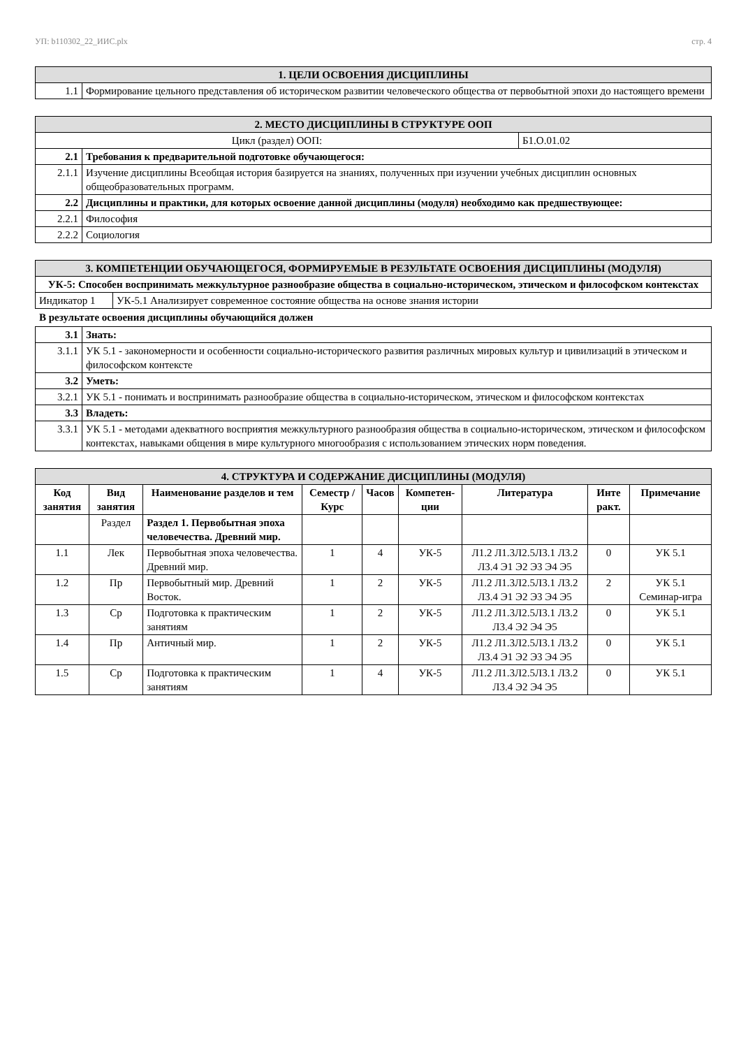УП: b110302_22_ИИС.plx стр. 4
| 1. ЦЕЛИ ОСВОЕНИЯ ДИСЦИПЛИНЫ | |
| 1.1 | Формирование цельного представления об историческом развитии человеческого общества от первобытной эпохи до настоящего времени |
| 2. МЕСТО ДИСЦИПЛИНЫ В СТРУКТУРЕ ООП | | |
| Цикл (раздел) ООП: | | Б1.О.01.02 |
| 2.1 | Требования к предварительной подготовке обучающегося: | |
| 2.1.1 | Изучение дисциплины Всеобщая история базируется на знаниях, полученных при изучении учебных дисциплин основных общеобразовательных программ. | |
| 2.2 | Дисциплины и практики, для которых освоение данной дисциплины (модуля) необходимо как предшествующее: | |
| 2.2.1 | Философия | |
| 2.2.2 | Социология | |
| 3. КОМПЕТЕНЦИИ ОБУЧАЮЩЕГОСЯ, ФОРМИРУЕМЫЕ В РЕЗУЛЬТАТЕ ОСВОЕНИЯ ДИСЦИПЛИНЫ (МОДУЛЯ) | |
| УК-5: Способен воспринимать межкультурное разнообразие общества в социально-историческом, этическом и философском контекстах | |
| Индикатор 1 | УК-5.1 Анализирует современное состояние общества на основе знания истории |
В результате освоения дисциплины обучающийся должен
| 3.1 | Знать: |
| 3.1.1 | УК 5.1 - закономерности и особенности социально-исторического развития различных мировых культур и цивилизаций в этическом и философском контексте |
| 3.2 | Уметь: |
| 3.2.1 | УК 5.1 - понимать и воспринимать разнообразие общества в социально-историческом, этическом и философском контекстах |
| 3.3 | Владеть: |
| 3.3.1 | УК 5.1 - методами адекватного восприятия межкультурного разнообразия общества в социально-историческом, этическом и философском контекстах, навыками общения в мире культурного многообразия с использованием этических норм поведения. |
| 4. СТРУКТУРА И СОДЕРЖАНИЕ ДИСЦИПЛИНЫ (МОДУЛЯ) | | | | | | | | |
| Код занятия | Вид занятия | Наименование разделов и тем | Семестр / Курс | Часов | Компетен-ции | Литература | Инте ракт. | Примечание |
| | Раздел | Раздел 1. Первобытная эпоха человечества. Древний мир. | | | | | | |
| 1.1 | Лек | Первобытная эпоха человечества. Древний мир. | 1 | 4 | УК-5 | Л1.2 Л1.3Л2.5Л3.1 Л3.2 Л3.4 Э1 Э2 Э3 Э4 Э5 | 0 | УК 5.1 |
| 1.2 | Пр | Первобытный мир. Древний Восток. | 1 | 2 | УК-5 | Л1.2 Л1.3Л2.5Л3.1 Л3.2 Л3.4 Э1 Э2 Э3 Э4 Э5 | 2 | УК 5.1 Семинар-игра |
| 1.3 | Ср | Подготовка к практическим занятиям | 1 | 2 | УК-5 | Л1.2 Л1.3Л2.5Л3.1 Л3.2 Л3.4 Э2 Э4 Э5 | 0 | УК 5.1 |
| 1.4 | Пр | Античный мир. | 1 | 2 | УК-5 | Л1.2 Л1.3Л2.5Л3.1 Л3.2 Л3.4 Э1 Э2 Э3 Э4 Э5 | 0 | УК 5.1 |
| 1.5 | Ср | Подготовка к практическим занятиям | 1 | 4 | УК-5 | Л1.2 Л1.3Л2.5Л3.1 Л3.2 Л3.4 Э2 Э4 Э5 | 0 | УК 5.1 |